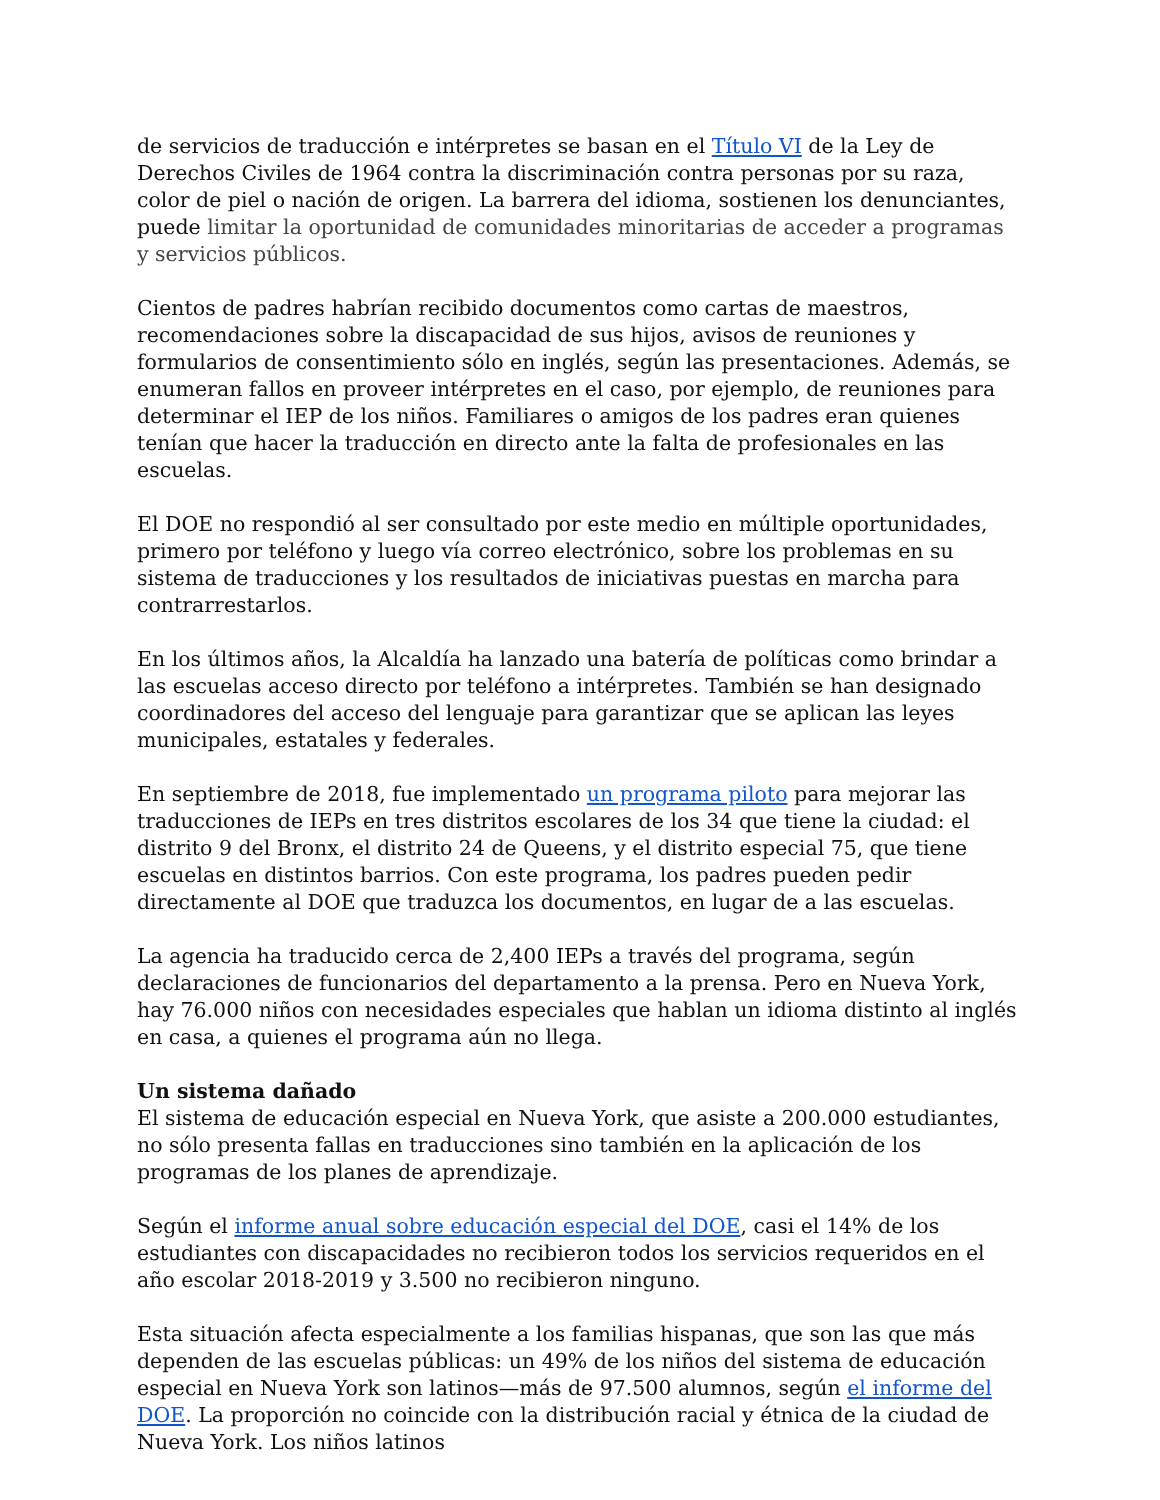de servicios de traducción e intérpretes se basan en el Título VI de la Ley de Derechos Civiles de 1964 contra la discriminación contra personas por su raza, color de piel o nación de origen. La barrera del idioma, sostienen los denunciantes, puede limitar la oportunidad de comunidades minoritarias de acceder a programas y servicios públicos.
Cientos de padres habrían recibido documentos como cartas de maestros, recomendaciones sobre la discapacidad de sus hijos, avisos de reuniones y formularios de consentimiento sólo en inglés, según las presentaciones. Además, se enumeran fallos en proveer intérpretes en el caso, por ejemplo, de reuniones para determinar el IEP de los niños. Familiares o amigos de los padres eran quienes tenían que hacer la traducción en directo ante la falta de profesionales en las escuelas.
El DOE no respondió al ser consultado por este medio en múltiple oportunidades, primero por teléfono y luego vía correo electrónico, sobre los problemas en su sistema de traducciones y los resultados de iniciativas puestas en marcha para contrarrestarlos.
En los últimos años, la Alcaldía ha lanzado una batería de políticas como brindar a las escuelas acceso directo por teléfono a intérpretes. También se han designado coordinadores del acceso del lenguaje para garantizar que se aplican las leyes municipales, estatales y federales.
En septiembre de 2018, fue implementado un programa piloto para mejorar las traducciones de IEPs en tres distritos escolares de los 34 que tiene la ciudad: el distrito 9 del Bronx, el distrito 24 de Queens, y el distrito especial 75, que tiene escuelas en distintos barrios. Con este programa, los padres pueden pedir directamente al DOE que traduzca los documentos, en lugar de a las escuelas.
La agencia ha traducido cerca de 2,400 IEPs a través del programa, según declaraciones de funcionarios del departamento a la prensa. Pero en Nueva York, hay 76.000 niños con necesidades especiales que hablan un idioma distinto al inglés en casa, a quienes el programa aún no llega.
Un sistema dañado
El sistema de educación especial en Nueva York, que asiste a 200.000 estudiantes, no sólo presenta fallas en traducciones sino también en la aplicación de los programas de los planes de aprendizaje.
Según el informe anual sobre educación especial del DOE, casi el 14% de los estudiantes con discapacidades no recibieron todos los servicios requeridos en el año escolar 2018-2019 y 3.500 no recibieron ninguno.
Esta situación afecta especialmente a los familias hispanas, que son las que más dependen de las escuelas públicas: un 49% de los niños del sistema de educación especial en Nueva York son latinos—más de 97.500 alumnos, según el informe del DOE. La proporción no coincide con la distribución racial y étnica de la ciudad de Nueva York. Los niños latinos